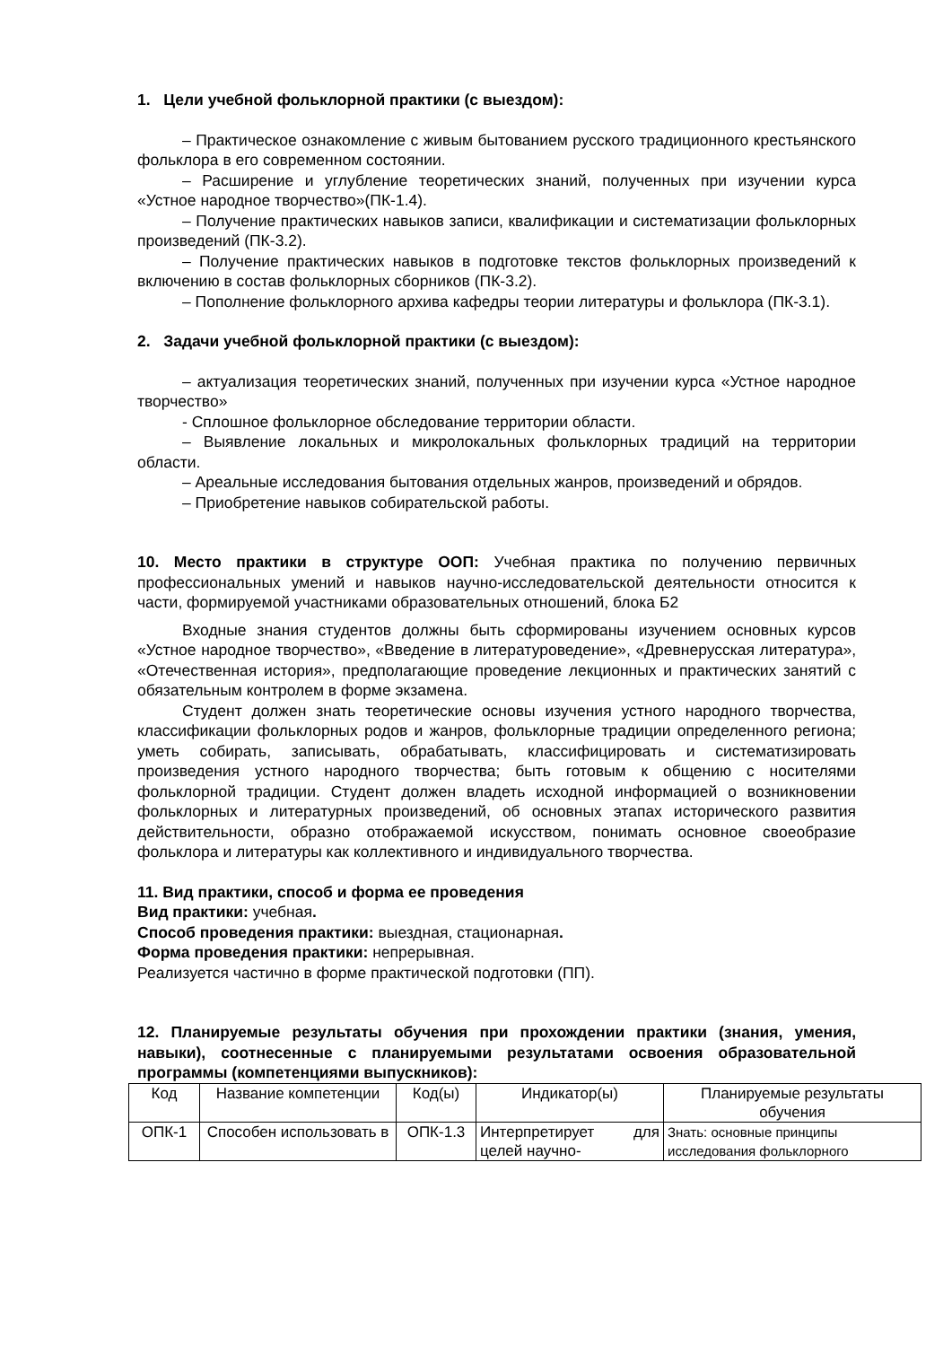1. Цели учебной фольклорной практики (с выездом):
– Практическое ознакомление с живым бытованием русского традиционного крестьянского фольклора в его современном состоянии.
– Расширение и углубление теоретических знаний, полученных при изучении курса «Устное народное творчество»(ПК-1.4).
– Получение практических навыков записи, квалификации и систематизации фольклорных произведений (ПК-3.2).
– Получение практических навыков в подготовке текстов фольклорных произведений к включению в состав фольклорных сборников (ПК-3.2).
– Пополнение фольклорного архива кафедры теории литературы и фольклора (ПК-3.1).
2. Задачи учебной фольклорной практики (с выездом):
– актуализация теоретических знаний, полученных при изучении курса «Устное народное творчество»
- Сплошное фольклорное обследование территории области.
– Выявление локальных и микролокальных фольклорных традиций на территории области.
– Ареальные исследования бытования отдельных жанров, произведений и обрядов.
– Приобретение навыков собирательской работы.
10. Место практики в структуре ООП: Учебная практика по получению первичных профессиональных умений и навыков научно-исследовательской деятельности относится к части, формируемой участниками образовательных отношений, блока Б2
Входные знания студентов должны быть сформированы изучением основных курсов «Устное народное творчество», «Введение в литературоведение», «Древнерусская литература», «Отечественная история», предполагающие проведение лекционных и практических занятий с обязательным контролем в форме экзамена.
Студент должен знать теоретические основы изучения устного народного творчества, классификации фольклорных родов и жанров, фольклорные традиции определенного региона; уметь собирать, записывать, обрабатывать, классифицировать и систематизировать произведения устного народного творчества; быть готовым к общению с носителями фольклорной традиции. Студент должен владеть исходной информацией о возникновении фольклорных и литературных произведений, об основных этапах исторического развития действительности, образно отображаемой искусством, понимать основное своеобразие фольклора и литературы как коллективного и индивидуального творчества.
11. Вид практики, способ и форма ее проведения
Вид практики: учебная.
Способ проведения практики: выездная, стационарная.
Форма проведения практики: непрерывная.
Реализуется частично в форме практической подготовки (ПП).
12. Планируемые результаты обучения при прохождении практики (знания, умения, навыки), соотнесенные с планируемыми результатами освоения образовательной программы (компетенциями выпускников):
| Код | Название компетенции | Код(ы) | Индикатор(ы) | Планируемые результаты обучения |
| ОПК-1 | Способен использовать в | ОПК-1.3 | Интерпретирует для целей научно- | Знать: основные принципы исследования фольклорного |